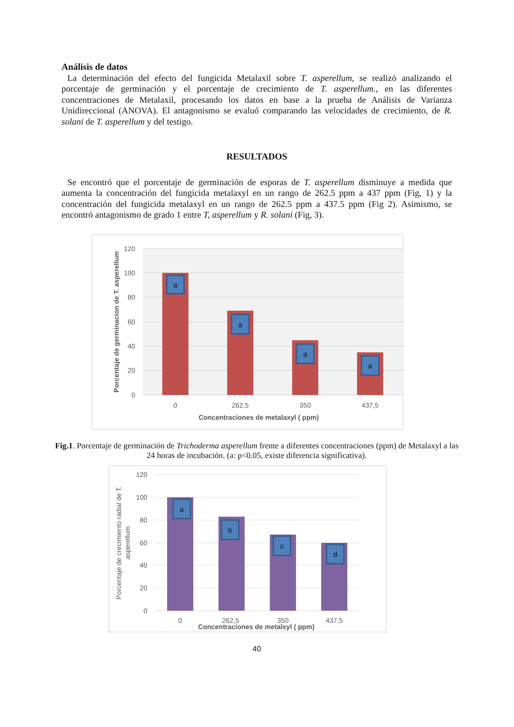Análisis de datos
La determinación del efecto del fungicida Metalaxil sobre T. asperellum, se realizó analizando el porcentaje de germinación y el porcentaje de crecimiento de T. asperellum., en las diferentes concentraciones de Metalaxil, procesando los datos en base a la prueba de Análisis de Varianza Unidireccional (ANOVA). El antagonismo se evaluó comparando las velocidades de crecimiento, de R. solani de T. asperellum y del testigo.
RESULTADOS
Se encontró que el porcentaje de germinación de esporas de T. asperellum disminuye a medida que aumenta la concentración del fungicida metalaxyl en un rango de 262.5 ppm a 437 ppm (Fig, 1) y la concentración del fungicida metalaxyl en un rango de 262.5 ppm a 437.5 ppm (Fig 2). Asimismo, se encontró antagonismo de grado 1 entre T, asperellum y R. solani (Fig, 3).
a
a
a
a
120
100
80
60
40
20
0
0
262,5
350
437,5
Concentraciones de metalaxyl ( ppm)
Porcentaje de germinacion de T. asperellum
Fig.1. Porcentaje de germinación de Trichoderma asperellum frente a diferentes concentraciones (ppm) de Metalaxyl a las 24 horas de incubación. (a: p<0.05, existe diferencia significativa).
a
b
c
d
120
100
80
60
40
20
0
0
262,5
350
437,5
Concentraciones de metalxyl ( ppm)
Porcentaje de crecimiento radial de T.
asperellum
40